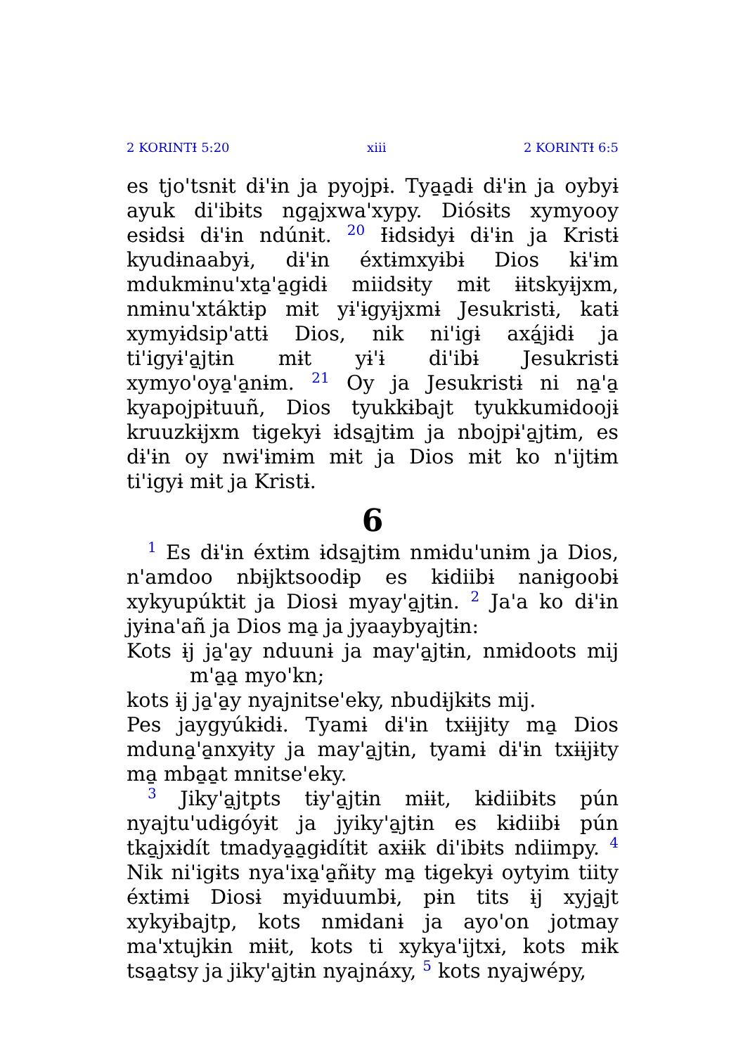2 KORINTƗ 5:20 xiii 2 KORINTƗ 6:5
es tjo'tsnɨt dɨ'ɨn ja pyojpɨ. Tya̱a̱dɨ dɨ'ɨn ja oybyɨ ayuk di'ibɨts nga̱jxwa'xypy. Diósɨts xymyooy esɨdsɨ dɨ'ɨn ndúnɨt. 20 Ɨɨdsɨdyɨ dɨ'ɨn ja Kristɨ kyudɨnaabyɨ, dɨ'ɨn éxtɨmxyɨbɨ Dios kɨ'ɨm mdukmɨnu'xta̱'a̱gɨdɨ miidsɨty mɨt ɨɨtskyɨjxm, nmɨnu'xtáktɨp mɨt yɨ'ɨgyɨjxmɨ Jesukristɨ, katɨ xymyɨdsip'attɨ Dios, nik ni'igɨ axá̱jɨdɨ ja ti'igyɨ'a̱jtɨn mɨt yɨ'ɨ di'ibɨ Jesukristɨ xymyo'oya̱'a̱nɨm. 21 Oy ja Jesukristɨ ni na̱'a̱ kyapojpɨtuuñ, Dios tyukkɨbajt tyukkumɨdoojɨ kruuzkɨjxm tɨgekyɨ ɨdsa̱jtɨm ja nbojpɨ'a̱jtɨm, es dɨ'ɨn oy nwɨ'ɨmɨm mɨt ja Dios mɨt ko n'ijtɨm ti'igyɨ mɨt ja Kristɨ.
6
1 Es dɨ'ɨn éxtɨm ɨdsa̱jtɨm nmɨdu'unɨm ja Dios, n'amdoo nbɨjktsoodɨp es kɨdiibɨ nanɨgoobɨ xykyupúktɨt ja Diosɨ myay'a̱jtɨn. 2 Ja'a ko dɨ'ɨn jyɨna'añ ja Dios ma̱ ja jyaaybyajtɨn:
Kots ɨj ja̱'a̱y nduunɨ ja may'a̱jtɨn, nmɨdoots mij m'a̱a̱ myo'kn;
kots ɨj ja̱'a̱y nyajnitse'eky, nbudɨjkɨts mij.
Pes jaygyúkɨdɨ. Tyamɨ dɨ'ɨn txɨɨjɨty ma̱ Dios mduna̱'a̱nxyɨty ja may'a̱jtɨn, tyamɨ dɨ'ɨn txɨɨjɨty ma̱ mba̱a̱t mnitse'eky.
3 Jiky'a̱jtpts tɨy'a̱jtɨn mɨɨt, kɨdiibɨts pún nyajtu'udɨgóyɨt ja jyiky'a̱jtɨn es kɨdiibɨ pún tka̱jxɨdít tmadya̱a̱gɨdítɨt axɨɨk di'ibɨts ndiimpy. 4 Nik ni'igɨts nya'ixa̱'a̱ñɨty ma̱ tɨgekyɨ oytyim tiity éxtɨmɨ Diosɨ myɨduumbɨ, pɨn tits ɨj xyja̱jt xykyɨbajtp, kots nmɨdanɨ ja ayo'on jotmay ma'xtujkɨn mɨɨt, kots ti xykya'ijtxɨ, kots mɨk tsa̱a̱tsy ja jiky'a̱jtɨn nyajnáxy, 5 kots nyajwépy,